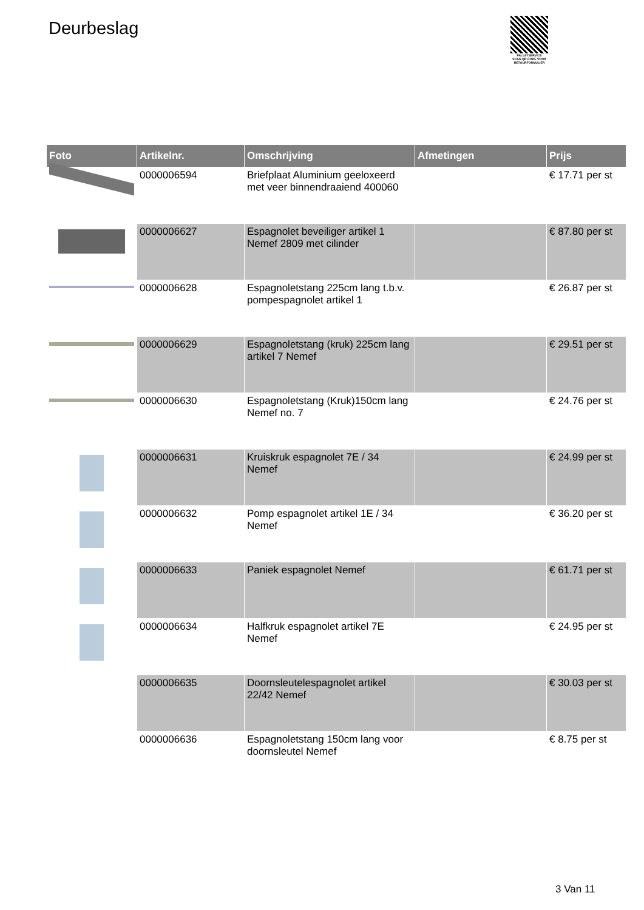Deurbeslag
PALLETSERVICE
SCAN QR-CODE VOOR RETOURFORMULIER
| Foto | Artikelnr. | Omschrijving | Afmetingen | Prijs |
| --- | --- | --- | --- | --- |
| | 0000006594 | Briefplaat Aluminium geeloxeerd met veer binnendraaiend 400060 | | € 17.71 per st |
| | 0000006627 | Espagnolet beveiliger artikel 1 Nemef 2809 met cilinder | | € 87.80 per st |
| | 0000006628 | Espagnoletstang 225cm lang t.b.v. pompespagnolet artikel 1 | | € 26.87 per st |
| | 0000006629 | Espagnoletstang (kruk) 225cm lang artikel 7 Nemef | | € 29.51 per st |
| | 0000006630 | Espagnoletstang (Kruk)150cm lang Nemef no. 7 | | € 24.76 per st |
| | 0000006631 | Kruiskruk espagnolet 7E / 34 Nemef | | € 24.99 per st |
| | 0000006632 | Pomp espagnolet artikel 1E / 34 Nemef | | € 36.20 per st |
| | 0000006633 | Paniek espagnolet Nemef | | € 61.71 per st |
| | 0000006634 | Halfkruk espagnolet artikel 7E Nemef | | € 24.95 per st |
| | 0000006635 | Doornsleutelespagnolet artikel 22/42 Nemef | | € 30.03 per st |
| | 0000006636 | Espagnoletstang 150cm lang voor doornsleutel Nemef | | € 8.75 per st |
3 Van 11